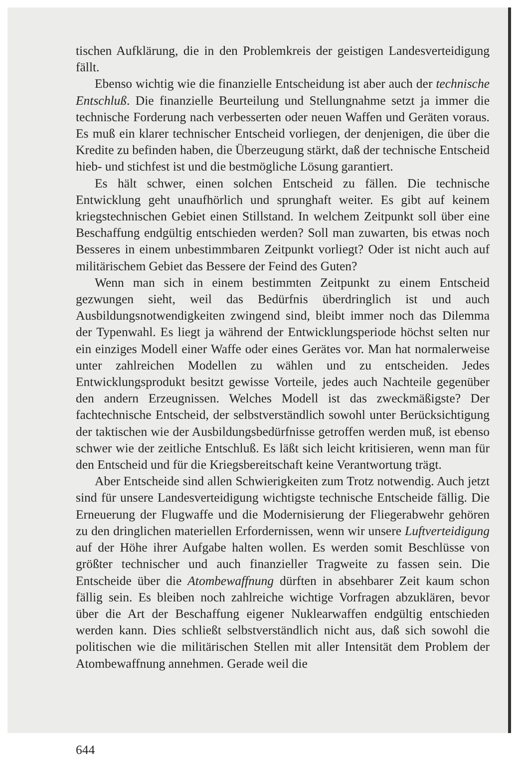tischen Aufklärung, die in den Problemkreis der geistigen Landesverteidigung fällt.
Ebenso wichtig wie die finanzielle Entscheidung ist aber auch der technische Entschluß. Die finanzielle Beurteilung und Stellungnahme setzt ja immer die technische Forderung nach verbesserten oder neuen Waffen und Geräten voraus. Es muß ein klarer technischer Entscheid vorliegen, der denjenigen, die über die Kredite zu befinden haben, die Überzeugung stärkt, daß der technische Entscheid hieb- und stichfest ist und die bestmögliche Lösung garantiert.
Es hält schwer, einen solchen Entscheid zu fällen. Die technische Entwicklung geht unaufhörlich und sprunghaft weiter. Es gibt auf keinem kriegstechnischen Gebiet einen Stillstand. In welchem Zeitpunkt soll über eine Beschaffung endgültig entschieden werden? Soll man zuwarten, bis etwas noch Besseres in einem unbestimmbaren Zeitpunkt vorliegt? Oder ist nicht auch auf militärischem Gebiet das Bessere der Feind des Guten?
Wenn man sich in einem bestimmten Zeitpunkt zu einem Entscheid gezwungen sieht, weil das Bedürfnis überdringlich ist und auch Ausbildungsnotwendigkeiten zwingend sind, bleibt immer noch das Dilemma der Typenwahl. Es liegt ja während der Entwicklungsperiode höchst selten nur ein einziges Modell einer Waffe oder eines Gerätes vor. Man hat normalerweise unter zahlreichen Modellen zu wählen und zu entscheiden. Jedes Entwicklungsprodukt besitzt gewisse Vorteile, jedes auch Nachteile gegenüber den andern Erzeugnissen. Welches Modell ist das zweckmäßigste? Der fachtechnische Entscheid, der selbstverständlich sowohl unter Berücksichtigung der taktischen wie der Ausbildungsbedürfnisse getroffen werden muß, ist ebenso schwer wie der zeitliche Entschluß. Es läßt sich leicht kritisieren, wenn man für den Entscheid und für die Kriegsbereitschaft keine Verantwortung trägt.
Aber Entscheide sind allen Schwierigkeiten zum Trotz notwendig. Auch jetzt sind für unsere Landesverteidigung wichtigste technische Entscheide fällig. Die Erneuerung der Flugwaffe und die Modernisierung der Fliegerabwehr gehören zu den dringlichen materiellen Erfordernissen, wenn wir unsere Luftverteidigung auf der Höhe ihrer Aufgabe halten wollen. Es werden somit Beschlüsse von größter technischer und auch finanzieller Tragweite zu fassen sein. Die Entscheide über die Atombewaffnung dürften in absehbarer Zeit kaum schon fällig sein. Es bleiben noch zahlreiche wichtige Vorfragen abzuklären, bevor über die Art der Beschaffung eigener Nuklearwaffen endgültig entschieden werden kann. Dies schließt selbstverständlich nicht aus, daß sich sowohl die politischen wie die militärischen Stellen mit aller Intensität dem Problem der Atombewaffnung annehmen. Gerade weil die
644